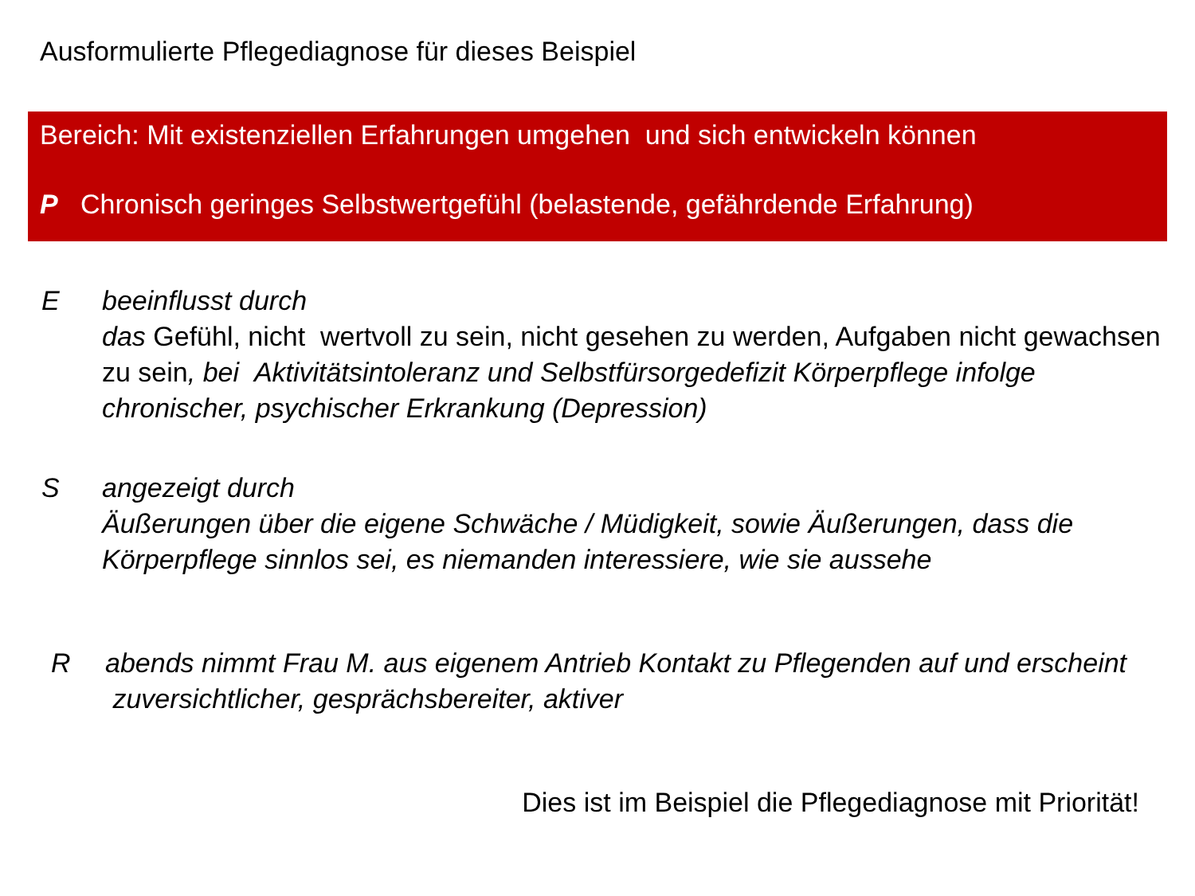Ausformulierte Pflegediagnose für dieses Beispiel
Bereich: Mit existenziellen Erfahrungen umgehen und sich entwickeln können
P Chronisch geringes Selbstwertgefühl (belastende, gefährdende Erfahrung)
E beeinflusst durch
das Gefühl, nicht wertvoll zu sein, nicht gesehen zu werden, Aufgaben nicht gewachsen zu sein, bei Aktivitätsintoleranz und Selbstfürsorgedefizit Körperpflege infolge chronischer, psychischer Erkrankung (Depression)
S angezeigt durch
Äußerungen über die eigene Schwäche / Müdigkeit, sowie Äußerungen, dass die Körperpflege sinnlos sei, es niemanden interessiere, wie sie aussehe
R abends nimmt Frau M. aus eigenem Antrieb Kontakt zu Pflegenden auf und erscheint zuversichtlicher, gesprächsbereiter, aktiver
Dies ist im Beispiel die Pflegediagnose mit Priorität!